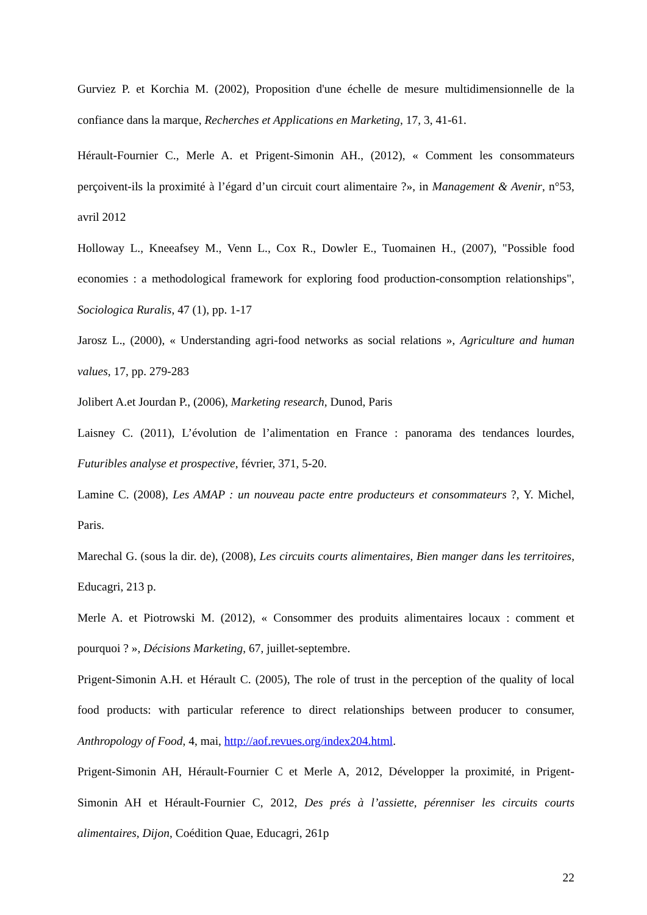Gurviez P. et Korchia M. (2002), Proposition d'une échelle de mesure multidimensionnelle de la confiance dans la marque, Recherches et Applications en Marketing, 17, 3, 41-61.
Hérault-Fournier C., Merle A. et Prigent-Simonin AH., (2012), « Comment les consommateurs perçoivent-ils la proximité à l’égard d’un circuit court alimentaire ?», in Management & Avenir, n°53, avril 2012
Holloway L., Kneeafsey M., Venn L., Cox R., Dowler E., Tuomainen H., (2007), "Possible food economies : a methodological framework for exploring food production-consomption relationships", Sociologica Ruralis, 47 (1), pp. 1-17
Jarosz L., (2000), « Understanding agri-food networks as social relations », Agriculture and human values, 17, pp. 279-283
Jolibert A.et Jourdan P., (2006), Marketing research, Dunod, Paris
Laisney C. (2011), L’évolution de l’alimentation en France : panorama des tendances lourdes, Futuribles analyse et prospective, février, 371, 5-20.
Lamine C. (2008), Les AMAP : un nouveau pacte entre producteurs et consommateurs ?, Y. Michel, Paris.
Marechal G. (sous la dir. de), (2008), Les circuits courts alimentaires, Bien manger dans les territoires, Educagri, 213 p.
Merle A. et Piotrowski M. (2012), « Consommer des produits alimentaires locaux : comment et pourquoi ? », Décisions Marketing, 67, juillet-septembre.
Prigent-Simonin A.H. et Hérault C. (2005), The role of trust in the perception of the quality of local food products: with particular reference to direct relationships between producer to consumer, Anthropology of Food, 4, mai, http://aof.revues.org/index204.html.
Prigent-Simonin AH, Hérault-Fournier C et Merle A, 2012, Développer la proximité, in Prigent-Simonin AH et Hérault-Fournier C, 2012, Des prés à l’assiette, pérenniser les circuits courts alimentaires, Dijon, Coédition Quae, Educagri, 261p
22